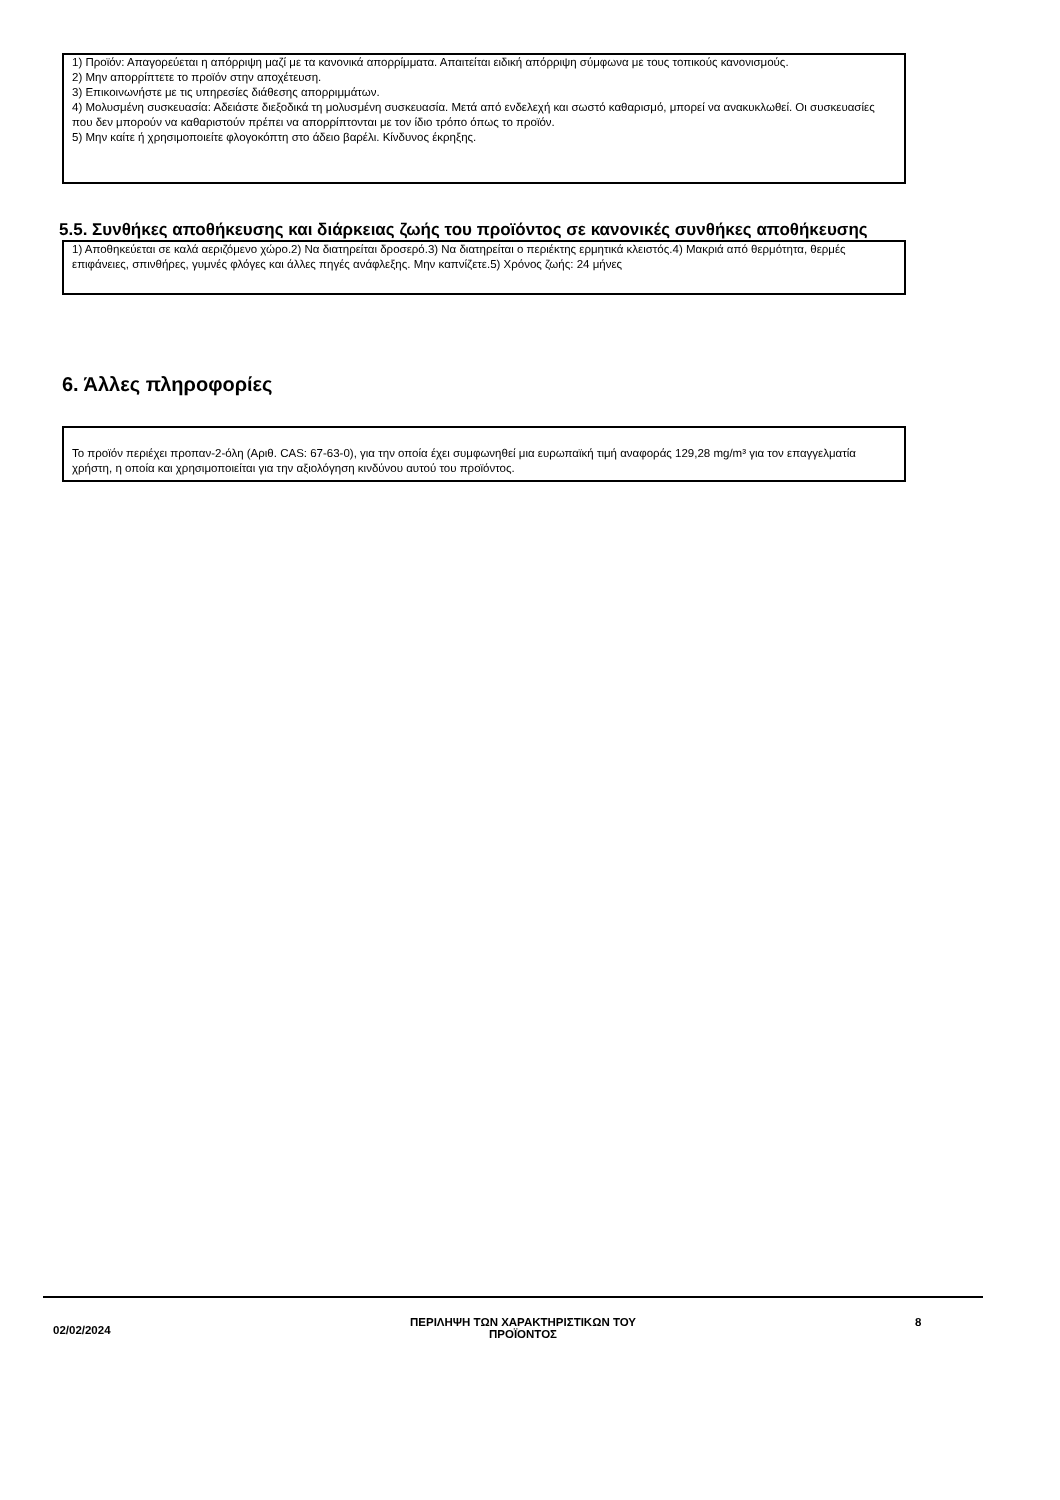1) Προϊόν: Απαγορεύεται η απόρριψη μαζί με τα κανονικά απορρίμματα. Απαιτείται ειδική απόρριψη σύμφωνα με τους τοπικούς κανονισμούς.
2) Μην απορρίπτετε το προϊόν στην αποχέτευση.
3) Επικοινωνήστε με τις υπηρεσίες διάθεσης απορριμμάτων.
4) Μολυσμένη συσκευασία: Αδειάστε διεξοδικά τη μολυσμένη συσκευασία. Μετά από ενδελεχή και σωστό καθαρισμό, μπορεί να ανακυκλωθεί. Οι συσκευασίες που δεν μπορούν να καθαριστούν πρέπει να απορρίπτονται με τον ίδιο τρόπο όπως το προϊόν.
5) Μην καίτε ή χρησιμοποιείτε φλογοκόπτη στο άδειο βαρέλι. Κίνδυνος έκρηξης.
5.5. Συνθήκες αποθήκευσης και διάρκειας ζωής του προϊόντος σε κανονικές συνθήκες αποθήκευσης
1) Αποθηκεύεται σε καλά αεριζόμενο χώρο.2) Να διατηρείται δροσερό.3) Να διατηρείται ο περιέκτης ερμητικά κλειστός.4) Μακριά από θερμότητα, θερμές επιφάνειες, σπινθήρες, γυμνές φλόγες και άλλες πηγές ανάφλεξης. Μην καπνίζετε.5) Χρόνος ζωής: 24 μήνες
6. Άλλες πληροφορίες
Το προϊόν περιέχει προπαν-2-όλη (Αριθ. CAS: 67-63-0), για την οποία έχει συμφωνηθεί μια ευρωπαϊκή τιμή αναφοράς 129,28 mg/m³ για τον επαγγελματία χρήστη, η οποία και χρησιμοποιείται για την αξιολόγηση κινδύνου αυτού του προϊόντος.
02/02/2024
ΠΕΡΙΛΗΨΗ ΤΩΝ ΧΑΡΑΚΤΗΡΙΣΤΙΚΩΝ ΤΟΥ
ΠΡΟΪΟΝΤΟΣ
8